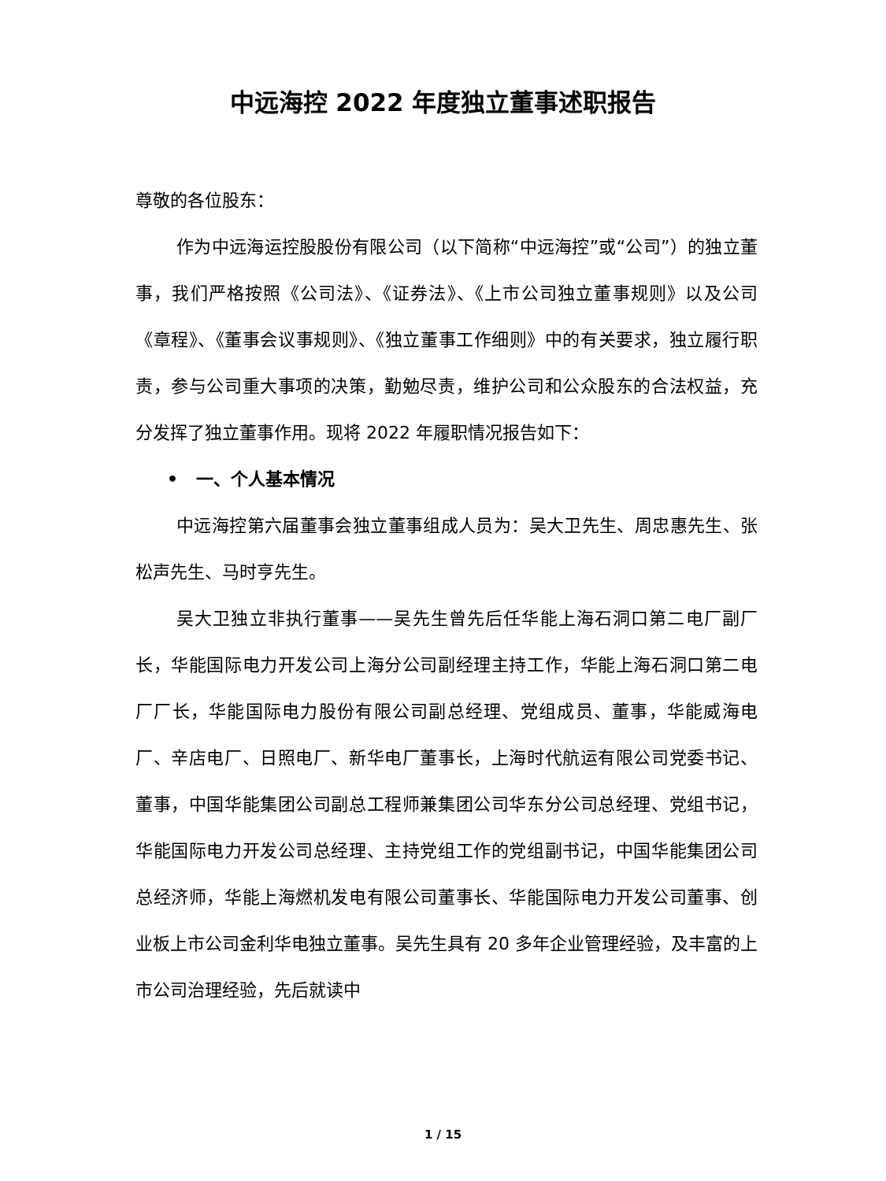中远海控 2022 年度独立董事述职报告
尊敬的各位股东：
作为中远海运控股股份有限公司（以下简称“中远海控”或“公司”）的独立董事，我们严格按照《公司法》、《证券法》、《上市公司独立董事规则》以及公司《章程》、《董事会议事规则》、《独立董事工作细则》中的有关要求，独立履行职责，参与公司重大事项的决策，勤勉尽责，维护公司和公众股东的合法权益，充分发挥了独立董事作用。现将 2022 年履职情况报告如下：
• 一、个人基本情况
中远海控第六届董事会独立董事组成人员为：吴大卫先生、周忠惠先生、张松声先生、马时亨先生。
吴大卫独立非执行董事——吴先生曾先后任华能上海石洞口第二电厂副厂长，华能国际电力开发公司上海分公司副经理主持工作，华能上海石洞口第二电厂厂长，华能国际电力股份有限公司副总经理、党组成员、董事，华能威海电厂、辛店电厂、日照电厂、新华电厂董事长，上海时代航运有限公司党委书记、董事，中国华能集团公司副总工程师兼集团公司华东分公司总经理、党组书记，华能国际电力开发公司总经理、主持党组工作的党组副书记，中国华能集团公司总经济师，华能上海燃机发电有限公司董事长、华能国际电力开发公司董事、创业板上市公司金利华电独立董事。吴先生具有 20 多年企业管理经验，及丰富的上市公司治理经验，先后就读中
1 / 15